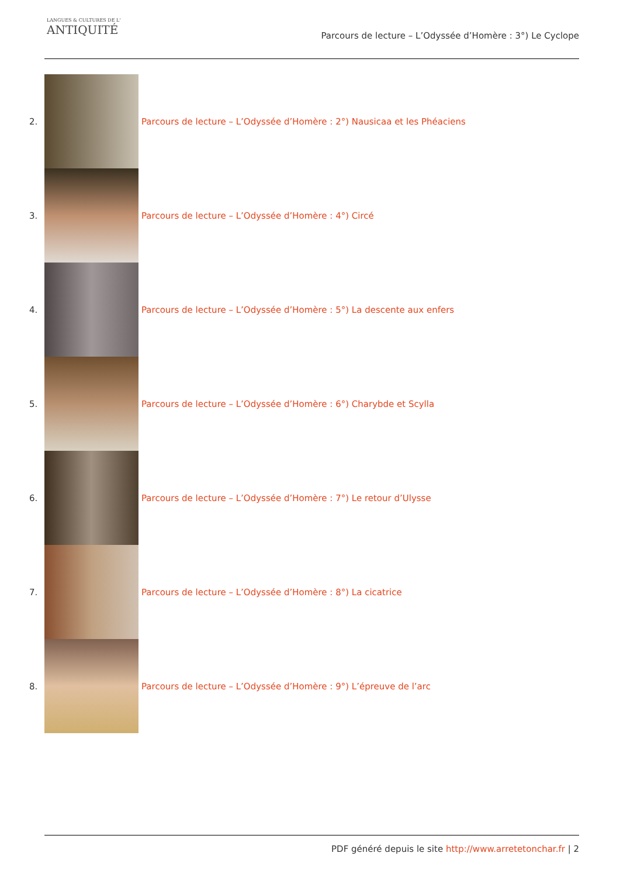LANGUES & CULTURES DE L'
ANTIQUITÉ
Parcours de lecture – L’Odyssée d’Homère : 3°) Le Cyclope
2.
Parcours de lecture – L’Odyssée d’Homère : 2°) Nausicaa et les Phéaciens
3.
Parcours de lecture – L’Odyssée d’Homère : 4°) Circé
4.
Parcours de lecture – L’Odyssée d’Homère : 5°) La descente aux enfers
5.
Parcours de lecture – L’Odyssée d’Homère : 6°) Charybde et Scylla
6.
Parcours de lecture – L’Odyssée d’Homère : 7°) Le retour d’Ulysse
7.
Parcours de lecture – L’Odyssée d’Homère : 8°) La cicatrice
8.
Parcours de lecture – L’Odyssée d’Homère : 9°) L’épreuve de l’arc
PDF généré depuis le site http://www.arretetonchar.fr | 2